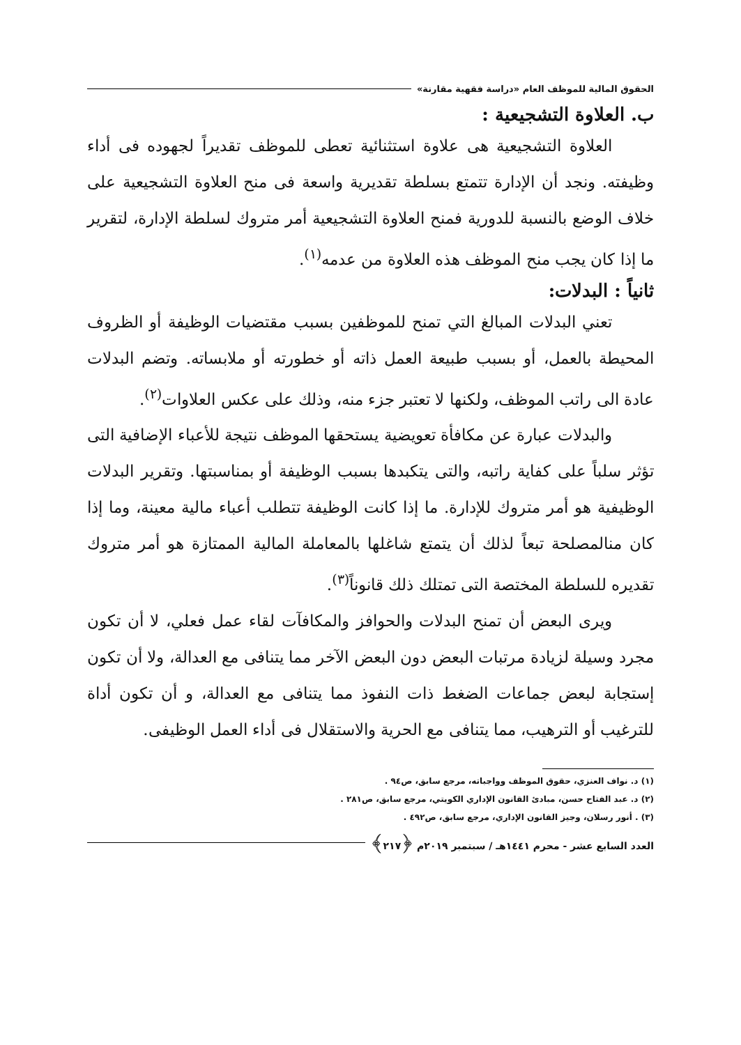الحقوق المالية للموظف العام «دراسة فقهية مقارنة»
ب. العلاوة التشجيعية :
العلاوة التشجيعية هى علاوة استثنائية تعطى للموظف تقديراً لجهوده فى أداء وظيفته. ونجد أن الإدارة تتمتع بسلطة تقديرية واسعة فى منح العلاوة التشجيعية على خلاف الوضع بالنسبة للدورية فمنح العلاوة التشجيعية أمر متروك لسلطة الإدارة، لتقرير ما إذا كان يجب منح الموظف هذه العلاوة من عدمه<sup>(١)</sup>.
ثانياً : البدلات:
تعني البدلات المبالغ التي تمنح للموظفين بسبب مقتضيات الوظيفة أو الظروف المحيطة بالعمل، أو بسبب طبيعة العمل ذاته أو خطورته أو ملابساته. وتضم البدلات عادة الى راتب الموظف، ولكنها لا تعتبر جزء منه، وذلك على عكس العلاوات<sup>(٢)</sup>.
والبدلات عبارة عن مكافأة تعويضية يستحقها الموظف نتيجة للأعباء الإضافية التى تؤثر سلباً على كفاية راتبه، والتى يتكبدها بسبب الوظيفة أو بمناسبتها. وتقرير البدلات الوظيفية هو أمر متروك للإدارة. ما إذا كانت الوظيفة تتطلب أعباء مالية معينة، وما إذا كان منالمصلحة تبعاً لذلك أن يتمتع شاغلها بالمعاملة المالية الممتازة هو أمر متروك تقديره للسلطة المختصة التى تمتلك ذلك قانوناً<sup>(٣)</sup>.
ويرى البعض أن تمنح البدلات والحوافز والمكافآت لقاء عمل فعلي، لا أن تكون مجرد وسيلة لزيادة مرتبات البعض دون البعض الآخر مما يتنافى مع العدالة، ولا أن تكون إستجابة لبعض جماعات الضغط ذات النفوذ مما يتنافى مع العدالة، و أن تكون أداة للترغيب أو الترهيب، مما يتنافى مع الحرية والاستقلال فى أداء العمل الوظيفى.
(١) د. نواف العنزي، حقوق الموظف وواجباته، مرجع سابق، ص٩٤ .
(٢) د. عبد الفتاح حسن، مبادئ القانون الإداري الكويتي، مرجع سابق، ص٢٨١ .
(٣) . أنور رسلان، وجيز القانون الإداري، مرجع سابق، ص٤٩٢ .
العدد السابع عشر - محرم ١٤٤١هـ / سبتمبر ٢٠١٩م ﴿٢١٧﴾